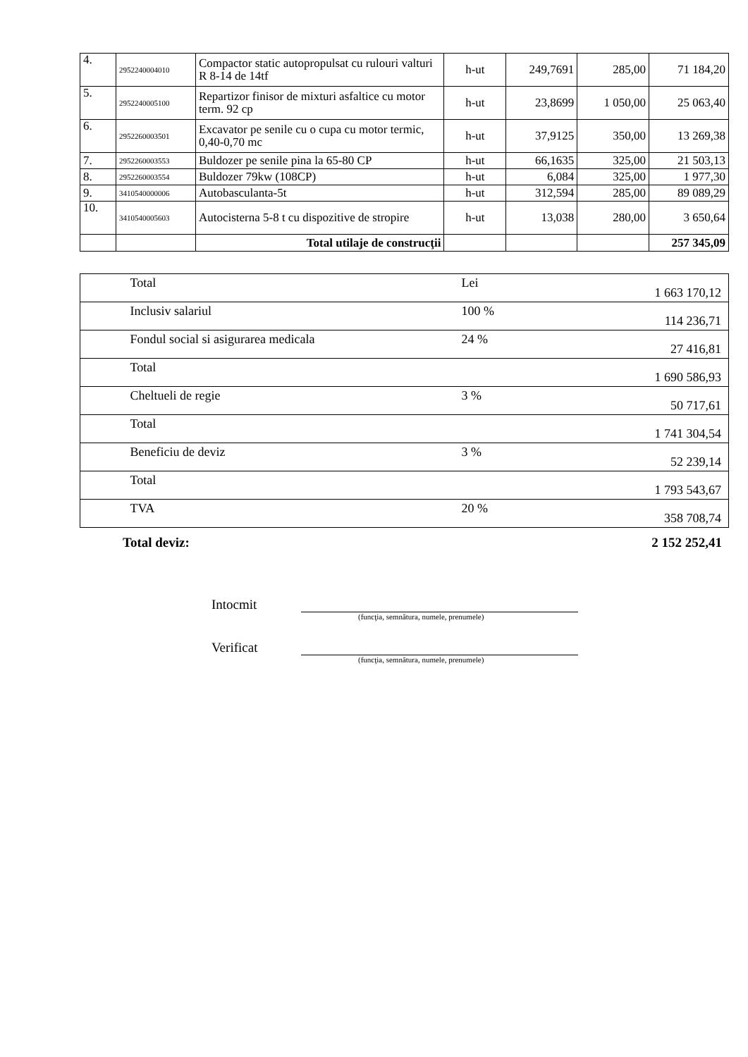| 4. | 2952240004010 | Compactor static autopropulsat cu rulouri valturi R 8-14 de 14tf | h-ut | 249,7691 | 285,00 | 71 184,20 |
| 5. | 2952240005100 | Repartizor finisor de mixturi asfaltice cu motor term. 92 cp | h-ut | 23,8699 | 1 050,00 | 25 063,40 |
| 6. | 2952260003501 | Excavator pe senile cu o cupa cu motor termic, 0,40-0,70 mc | h-ut | 37,9125 | 350,00 | 13 269,38 |
| 7. | 2952260003553 | Buldozer pe senile pina la 65-80 CP | h-ut | 66,1635 | 325,00 | 21 503,13 |
| 8. | 2952260003554 | Buldozer 79kw (108CP) | h-ut | 6,084 | 325,00 | 1 977,30 |
| 9. | 3410540000006 | Autobasculanta-5t | h-ut | 312,594 | 285,00 | 89 089,29 |
| 10. | 3410540005603 | Autocisterna 5-8 t cu dispozitive de stropire | h-ut | 13,038 | 280,00 | 3 650,64 |
| | | Total utilaje de construcţii | | | | 257 345,09 |
| | Total | Lei | 1 663 170,12 |
| | Inclusiv salariul | 100 % | 114 236,71 |
| | Fondul social si asigurarea medicala | 24 % | 27 416,81 |
| | Total | | 1 690 586,93 |
| | Cheltueli de regie | 3 % | 50 717,61 |
| | Total | | 1 741 304,54 |
| | Beneficiu de deviz | 3 % | 52 239,14 |
| | Total | | 1 793 543,67 |
| | TVA | 20 % | 358 708,74 |
Total deviz: 2 152 252,41
Intocmit
(funcţia, semnătura, numele, prenumele)
Verificat
(funcţia, semnătura, numele, prenumele)